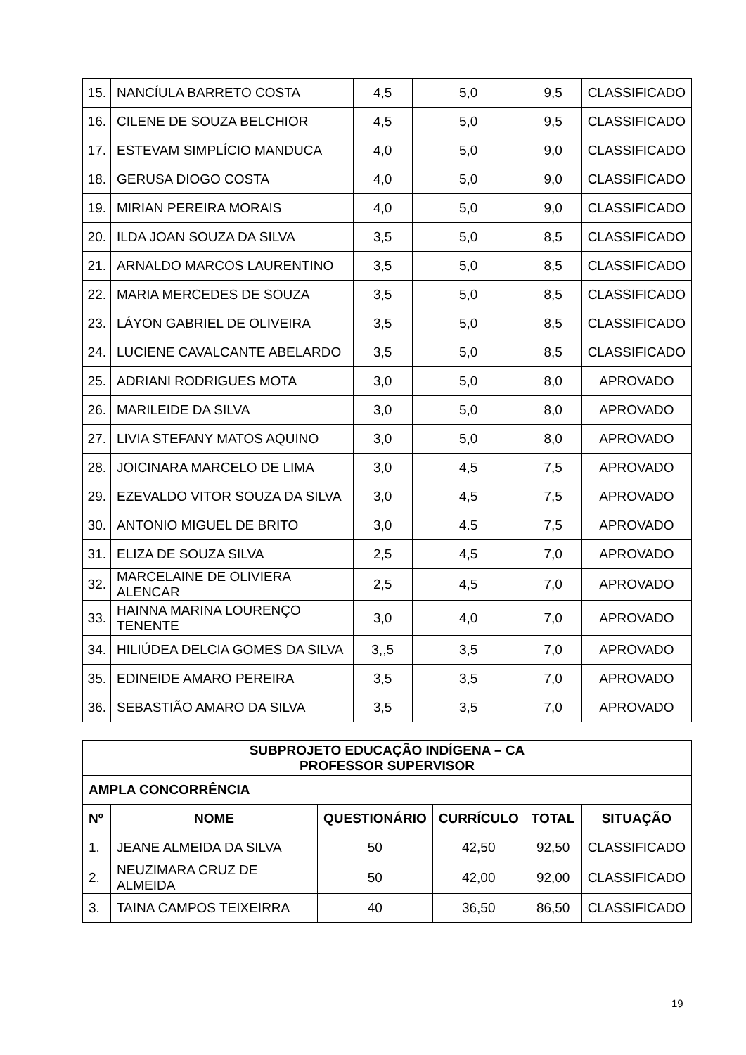| 15. | NANCÍULA BARRETO COSTA | 4,5 | 5,0 | 9,5 | CLASSIFICADO |
| 16. | CILENE DE SOUZA BELCHIOR | 4,5 | 5,0 | 9,5 | CLASSIFICADO |
| 17. | ESTEVAM SIMPLÍCIO MANDUCA | 4,0 | 5,0 | 9,0 | CLASSIFICADO |
| 18. | GERUSA DIOGO COSTA | 4,0 | 5,0 | 9,0 | CLASSIFICADO |
| 19. | MIRIAN PEREIRA MORAIS | 4,0 | 5,0 | 9,0 | CLASSIFICADO |
| 20. | ILDA JOAN SOUZA DA SILVA | 3,5 | 5,0 | 8,5 | CLASSIFICADO |
| 21. | ARNALDO MARCOS LAURENTINO | 3,5 | 5,0 | 8,5 | CLASSIFICADO |
| 22. | MARIA MERCEDES DE SOUZA | 3,5 | 5,0 | 8,5 | CLASSIFICADO |
| 23. | LÁYON GABRIEL DE OLIVEIRA | 3,5 | 5,0 | 8,5 | CLASSIFICADO |
| 24. | LUCIENE CAVALCANTE ABELARDO | 3,5 | 5,0 | 8,5 | CLASSIFICADO |
| 25. | ADRIANI RODRIGUES MOTA | 3,0 | 5,0 | 8,0 | APROVADO |
| 26. | MARILEIDE DA SILVA | 3,0 | 5,0 | 8,0 | APROVADO |
| 27. | LIVIA STEFANY MATOS AQUINO | 3,0 | 5,0 | 8,0 | APROVADO |
| 28. | JOICINARA MARCELO DE LIMA | 3,0 | 4,5 | 7,5 | APROVADO |
| 29. | EZEVALDO VITOR SOUZA DA SILVA | 3,0 | 4,5 | 7,5 | APROVADO |
| 30. | ANTONIO MIGUEL DE BRITO | 3,0 | 4.5 | 7,5 | APROVADO |
| 31. | ELIZA DE SOUZA SILVA | 2,5 | 4,5 | 7,0 | APROVADO |
| 32. | MARCELAINE DE OLIVIERA ALENCAR | 2,5 | 4,5 | 7,0 | APROVADO |
| 33. | HAINNA MARINA LOURENÇO TENENTE | 3,0 | 4,0 | 7,0 | APROVADO |
| 34. | HILIÚDEA DELCIA GOMES DA SILVA | 3,,5 | 3,5 | 7,0 | APROVADO |
| 35. | EDINEIDE AMARO PEREIRA | 3,5 | 3,5 | 7,0 | APROVADO |
| 36. | SEBASTIÃO AMARO DA SILVA | 3,5 | 3,5 | 7,0 | APROVADO |
| SUBPROJETO EDUCAÇÃO INDÍGENA – CA PROFESSOR SUPERVISOR | | | | | |
| --- | --- | --- | --- | --- | --- |
| AMPLA CONCORRÊNCIA | | | | | |
| Nº | NOME | QUESTIONÁRIO | CURRÍCULO | TOTAL | SITUAÇÃO |
| 1. | JEANE ALMEIDA DA SILVA | 50 | 42,50 | 92,50 | CLASSIFICADO |
| 2. | NEUZIMARA CRUZ DE ALMEIDA | 50 | 42,00 | 92,00 | CLASSIFICADO |
| 3. | TAINA CAMPOS TEIXEIRRA | 40 | 36,50 | 86,50 | CLASSIFICADO |
19